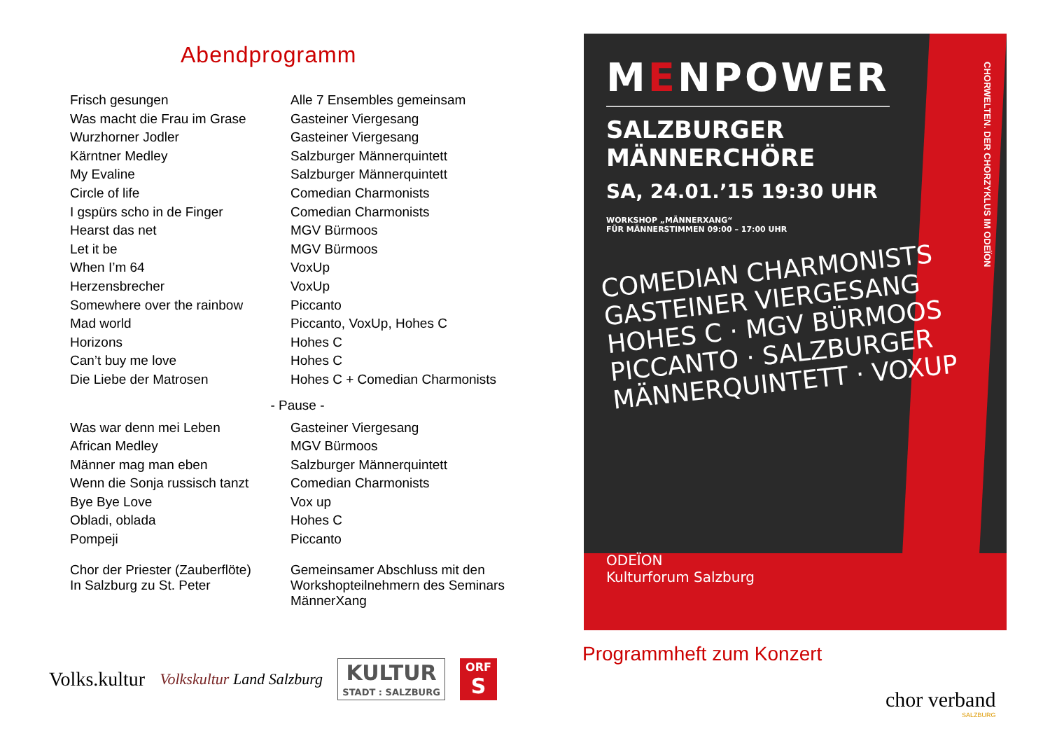Abendprogramm
| Frisch gesungen | Alle 7 Ensembles gemeinsam |
| Was macht die Frau im Grase | Gasteiner Viergesang |
| Wurzhorner Jodler | Gasteiner Viergesang |
| Kärntner Medley | Salzburger Männerquintett |
| My Evaline | Salzburger Männerquintett |
| Circle of life | Comedian Charmonists |
| I gspürs scho in de Finger | Comedian Charmonists |
| Hearst das net | MGV Bürmoos |
| Let it be | MGV Bürmoos |
| When I’m 64 | VoxUp |
| Herzensbrecher | VoxUp |
| Somewhere over the rainbow | Piccanto |
| Mad world | Piccanto, VoxUp, Hohes C |
| Horizons | Hohes C |
| Can’t buy me love | Hohes C |
| Die Liebe der Matrosen | Hohes C + Comedian Charmonists |
- Pause -
| Was war denn mei Leben | Gasteiner Viergesang |
| African Medley | MGV Bürmoos |
| Männer mag man eben | Salzburger Männerquintett |
| Wenn die Sonja russisch tanzt | Comedian Charmonists |
| Bye Bye Love | Vox up |
| Obladi, oblada | Hohes C |
| Pompeji | Piccanto |
| Chor der Priester (Zauberflöte) In Salzburg zu St. Peter | Gemeinsamer Abschluss mit den Workshopteilnehmern des Seminars MännerXang |
Volks.kultur
Volkskultur Land Salzburg
KULTUR
STADT : SALZBURG
ORF
S
MENPOWER
SALZBURGER
MÄNNERCHÖRE
SA, 24.01.’15 19:30 UHR
WORKSHOP „MÄNNERXANG“
FÜR MÄNNERSTIMMEN 09:00 – 17:00 UHR
COMEDIAN CHARMONISTS GASTEINER VIERGESANG HOHES C · MGV BÜRMOOS PICCANTO · SALZBURGER MÄNNERQUINTETT · VOXUP
ODEÏON
Kulturforum Salzburg
CHORWELTEN. DER CHORZYKLUS IM ODEÏON
Programmheft zum Konzert
chor verband
SALZBURG